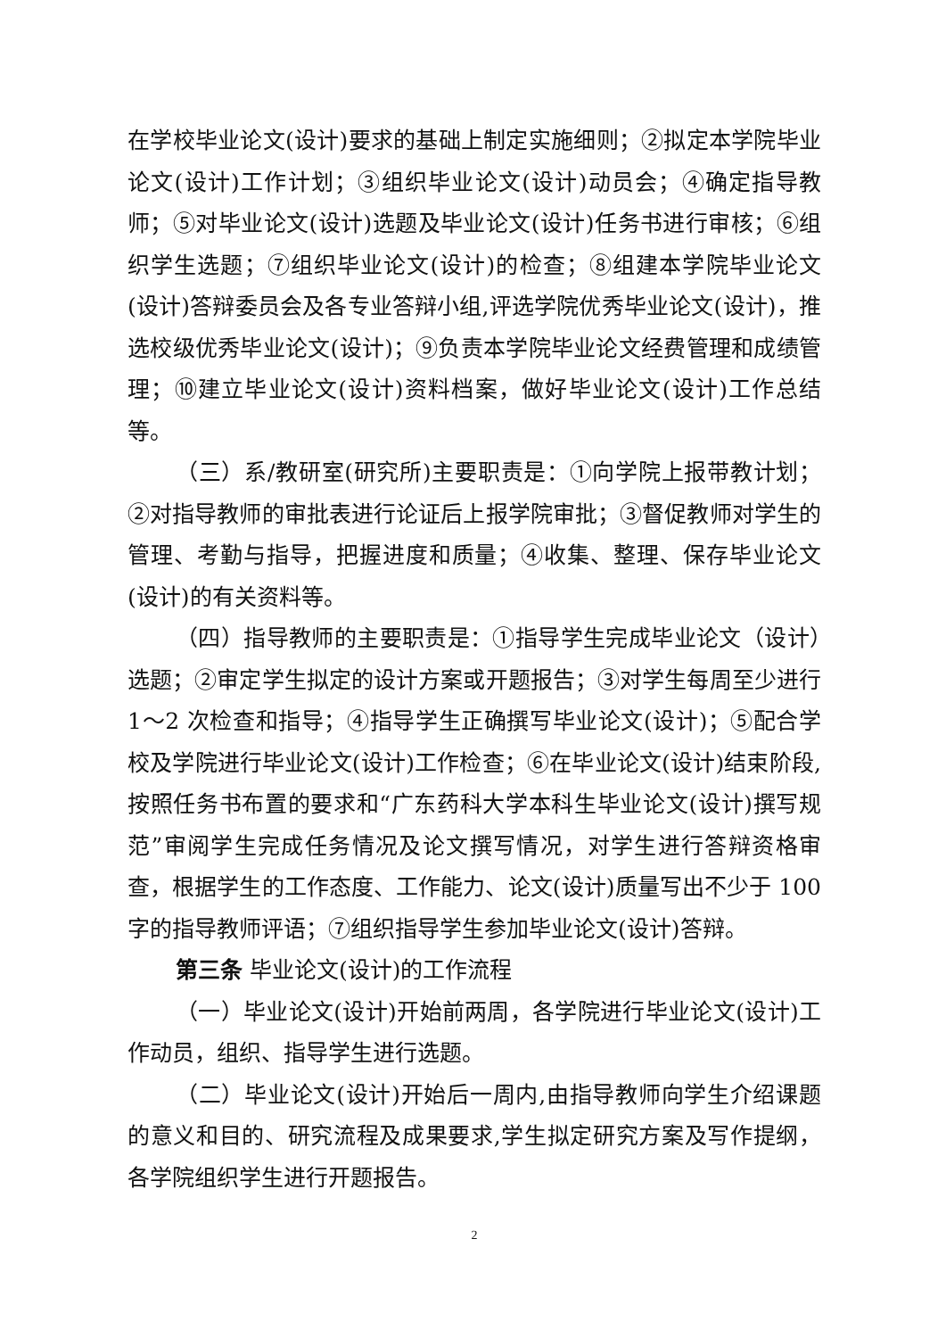在学校毕业论文(设计)要求的基础上制定实施细则；②拟定本学院毕业论文(设计)工作计划；③组织毕业论文(设计)动员会；④确定指导教师；⑤对毕业论文(设计)选题及毕业论文(设计)任务书进行审核；⑥组织学生选题；⑦组织毕业论文(设计)的检查；⑧组建本学院毕业论文(设计)答辩委员会及各专业答辩小组,评选学院优秀毕业论文(设计)，推选校级优秀毕业论文(设计)；⑨负责本学院毕业论文经费管理和成绩管理；⑩建立毕业论文(设计)资料档案，做好毕业论文(设计)工作总结等。
（三）系/教研室(研究所)主要职责是：①向学院上报带教计划；②对指导教师的审批表进行论证后上报学院审批；③督促教师对学生的管理、考勤与指导，把握进度和质量；④收集、整理、保存毕业论文(设计)的有关资料等。
（四）指导教师的主要职责是：①指导学生完成毕业论文（设计）选题；②审定学生拟定的设计方案或开题报告；③对学生每周至少进行 1～2 次检查和指导；④指导学生正确撰写毕业论文(设计)；⑤配合学校及学院进行毕业论文(设计)工作检查；⑥在毕业论文(设计)结束阶段,按照任务书布置的要求和“广东药科大学本科生毕业论文(设计)撰写规范”审阅学生完成任务情况及论文撰写情况，对学生进行答辩资格审查，根据学生的工作态度、工作能力、论文(设计)质量写出不少于 100 字的指导教师评语；⑦组织指导学生参加毕业论文(设计)答辩。
第三条 毕业论文(设计)的工作流程
（一）毕业论文(设计)开始前两周，各学院进行毕业论文(设计)工作动员，组织、指导学生进行选题。
（二）毕业论文(设计)开始后一周内,由指导教师向学生介绍课题的意义和目的、研究流程及成果要求,学生拟定研究方案及写作提纲，各学院组织学生进行开题报告。
2